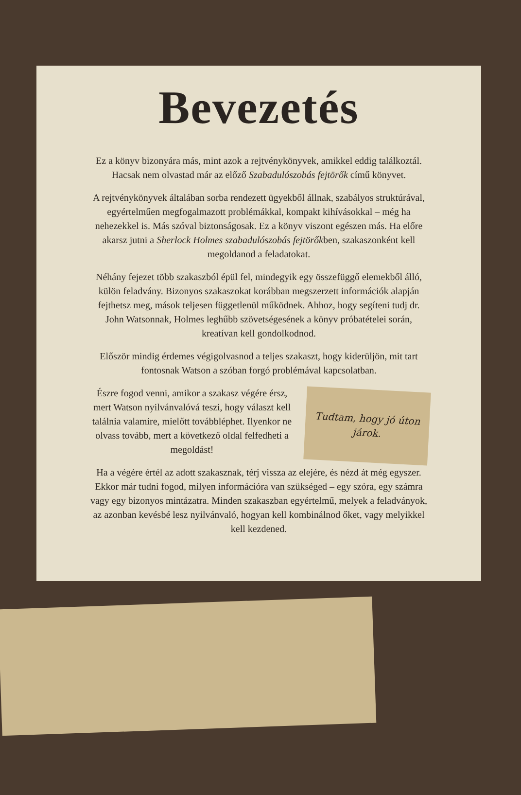Bevezetés
Ez a könyv bizonyára más, mint azok a rejtvénykönyvek, amikkel eddig találkoztál. Hacsak nem olvastad már az előző Szabadulószobás fejtörők című könyvet.
A rejtvénykönyvek általában sorba rendezett ügyekből állnak, szabályos struktúrával, egyértelműen megfogalmazott problémákkal, kompakt kihívásokkal – még ha nehezekkel is. Más szóval biztonságosak. Ez a könyv viszont egészen más. Ha előre akarsz jutni a Sherlock Holmes szabadulószobás fejtörőkben, szakaszonként kell megoldanod a feladatokat.
Néhány fejezet több szakaszból épül fel, mindegyik egy összefüggő ele­mekből álló, külön feladvány. Bizonyos szakaszokat korábban megszerzett információk alapján fejthetsz meg, mások teljesen függetlenül működ­nek. Ahhoz, hogy segíteni tudj dr. John Watsonnak, Holmes leghűbb szövetségesének a könyv próbatételei során, kreatívan kell gondolkodnod.
Először mindig érdemes végigolvasnod a teljes szakaszt, hogy kiderüljön, mit tart fontosnak Watson a szóban forgó problémával kapcsolatban.
Észre fogod venni, amikor a szakasz végére érsz, mert Watson nyilvánvalóvá teszi, hogy választ kell találnia valamire, mielőtt továbbléphet. Ilyenkor ne olvass tovább, mert a következő oldal felfedheti a megoldást!
Tudtam, hogy jó úton járok.
Ha a végére értél az adott szakasznak, térj vissza az elejére, és nézd át még egyszer. Ekkor már tudni fogod, milyen információra van szükséged – egy szóra, egy számra vagy egy bizonyos mintázatra. Minden szakaszban egyértelmű, melyek a feladványok, az azonban kevésbé lesz nyilvánvaló, hogyan kell kombinálnod őket, vagy melyikkel kell kezdened.